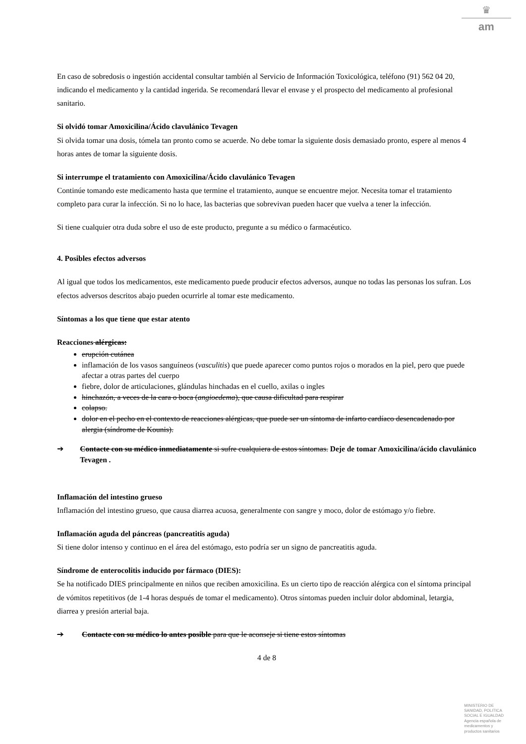♛
am
En caso de sobredosis o ingestión accidental consultar también al Servicio de Información Toxicológica, teléfono (91) 562 04 20, indicando el medicamento y la cantidad ingerida. Se recomendará llevar el envase y el prospecto del medicamento al profesional sanitario.
Si olvidó tomar Amoxicilina/Ácido clavulánico Tevagen
Si olvida tomar una dosis, tómela tan pronto como se acuerde. No debe tomar la siguiente dosis demasiado pronto, espere al menos 4 horas antes de tomar la siguiente dosis.
Si interrumpe el tratamiento con Amoxicilina/Ácido clavulánico Tevagen
Continúe tomando este medicamento hasta que termine el tratamiento, aunque se encuentre mejor. Necesita tomar el tratamiento completo para curar la infección. Si no lo hace, las bacterias que sobrevivan pueden hacer que vuelva a tener la infección.
Si tiene cualquier otra duda sobre el uso de este producto, pregunte a su médico o farmacéutico.
4. Posibles efectos adversos
Al igual que todos los medicamentos, este medicamento puede producir efectos adversos, aunque no todas las personas los sufran. Los efectos adversos descritos abajo pueden ocurrirle al tomar este medicamento.
Síntomas a los que tiene que estar atento
Reacciones alérgicas:
erupción cutánea
inflamación de los vasos sanguíneos (vasculitis) que puede aparecer como puntos rojos o morados en la piel, pero que puede afectar a otras partes del cuerpo
fiebre, dolor de articulaciones, glándulas hinchadas en el cuello, axilas o ingles
hinchazón, a veces de la cara o boca (angioedema), que causa dificultad para respirar
colapso.
dolor en el pecho en el contexto de reacciones alérgicas, que puede ser un síntoma de infarto cardíaco desencadenado por alergia (síndrome de Kounis).
➔ Contacte con su médico inmediatamente si sufre cualquiera de estos síntomas. Deje de tomar Amoxicilina/ácido clavulánico Tevagen .
Inflamación del intestino grueso
Inflamación del intestino grueso, que causa diarrea acuosa, generalmente con sangre y moco, dolor de estómago y/o fiebre.
Inflamación aguda del páncreas (pancreatitis aguda)
Si tiene dolor intenso y continuo en el área del estómago, esto podría ser un signo de pancreatitis aguda.
Síndrome de enterocolitis inducido por fármaco (DIES):
Se ha notificado DIES principalmente en niños que reciben amoxicilina. Es un cierto tipo de reacción alérgica con el síntoma principal de vómitos repetitivos (de 1-4 horas después de tomar el medicamento). Otros síntomas pueden incluir dolor abdominal, letargia, diarrea y presión arterial baja.
➔ Contacte con su médico lo antes posible para que le aconseje si tiene estos síntomas
4 de 8
MINISTERIO DE
SANIDAD, POLITICA
SOCIAL E IGUALDAD
Agencia española de
medicamentos y
productos sanitarios